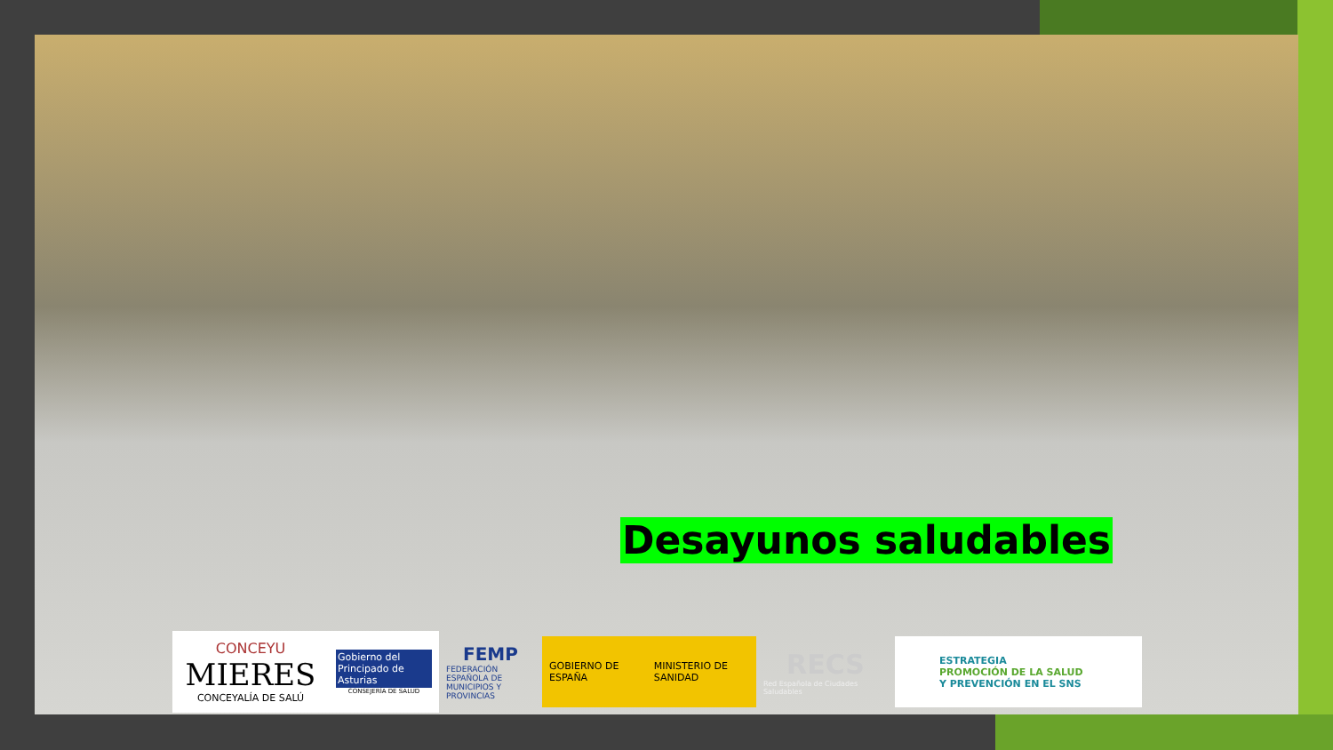Desayunos saludables
CONCEYU
MIERES
CONCEYALÍA DE SALÚ
Gobierno del Principado de Asturias
CONSEJERÍA DE SALUD
FEMP
FEDERACIÓN ESPAÑOLA DE MUNICIPIOS Y PROVINCIAS
GOBIERNO DE ESPAÑA MINISTERIO DE SANIDAD
RECS
Red Española de Ciudades Saludables
ESTRATEGIA
PROMOCIÓN DE LA SALUD
Y PREVENCIÓN EN EL SNS